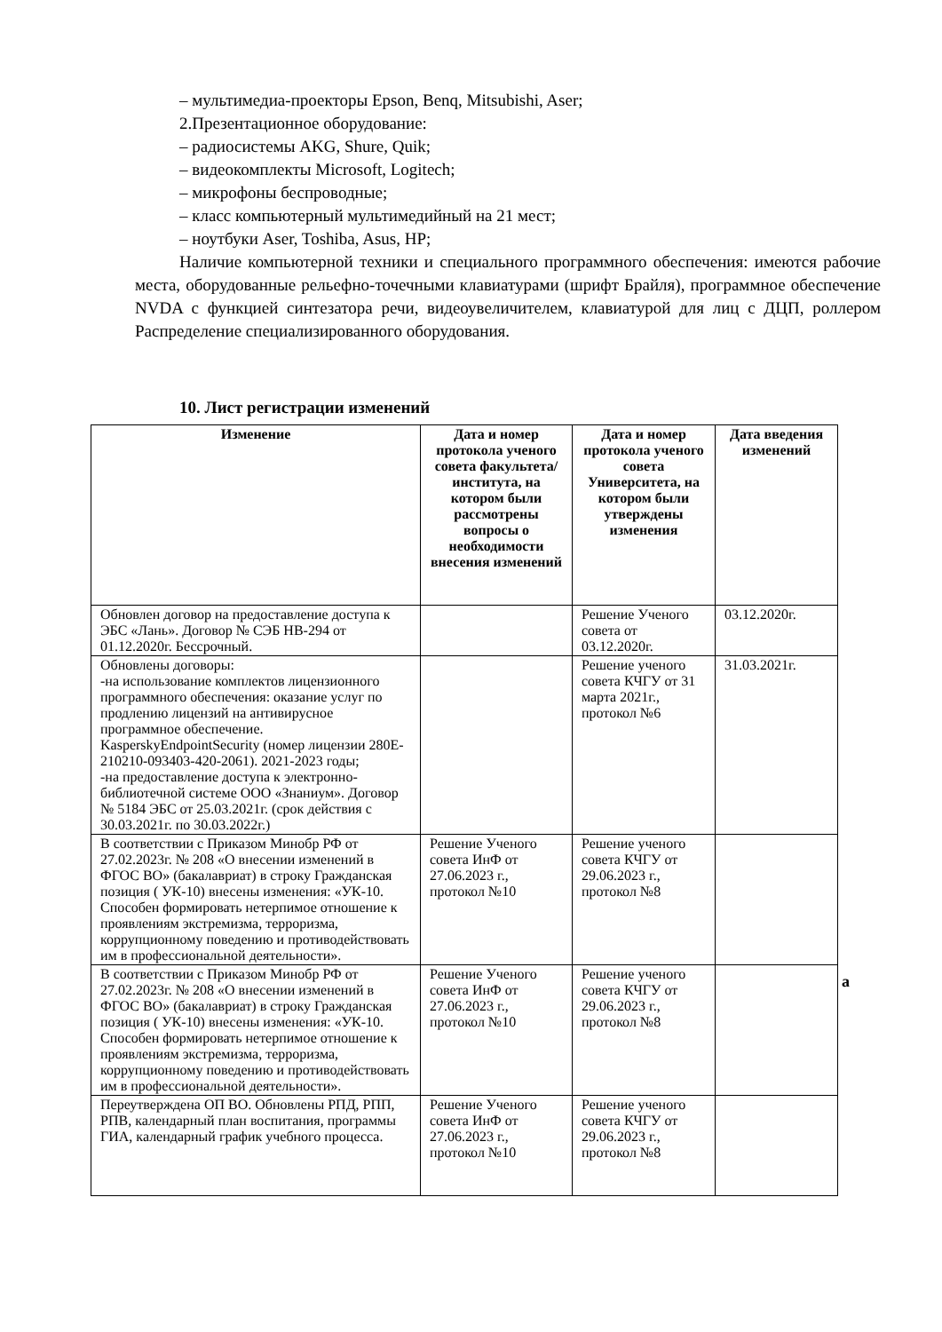– мультимедиа-проекторы Epson, Benq, Mitsubishi, Aser;
2.Презентационное оборудование:
– радиосистемы AKG, Shure, Quik;
– видеокомплекты Microsoft, Logitech;
– микрофоны беспроводные;
– класс компьютерный мультимедийный на 21 мест;
– ноутбуки Aser, Toshiba, Asus, HP;
Наличие компьютерной техники и специального программного обеспечения: имеются рабочие места, оборудованные рельефно-точечными клавиатурами (шрифт Брайля), программное обеспечение NVDA с функцией синтезатора речи, видеоувеличителем, клавиатурой для лиц с ДЦП, роллером Распределение специализированного оборудования.
10. Лист регистрации изменений
| Изменение | Дата и номер протокола ученого совета факультета/ института, на котором были рассмотрены вопросы о необходимости внесения изменений | Дата и номер протокола ученого совета Университета, на котором были утверждены изменения | Дата введения изменений |
| --- | --- | --- | --- |
| Обновлен договор на предоставление доступа к ЭБС «Лань». Договор № СЭБ НВ-294 от 01.12.2020г. Бессрочный. | | Решение Ученого совета от 03.12.2020г. | 03.12.2020г. |
| Обновлены договоры: -на использование комплектов лицензионного программного обеспечения: оказание услуг по продлению лицензий на антивирусное программное обеспечение. KasperskyEndpointSecurity (номер лицензии 280E-210210-093403-420-2061). 2021-2023 годы; -на предоставление доступа к электронно-библиотечной системе ООО «Знаниум». Договор № 5184 ЭБС от 25.03.2021г. (срок действия с 30.03.2021г. по 30.03.2022г.) | | Решение ученого совета КЧГУ от 31 марта 2021г., протокол №6 | 31.03.2021г. |
| В соответствии с Приказом Минобр РФ от 27.02.2023г. № 208 «О внесении изменений в ФГОС ВО» (бакалавриат) в строку Гражданская позиция ( УК-10) внесены изменения: «УК-10. Способен формировать нетерпимое отношение к проявлениям экстремизма, терроризма, коррупционному поведению и противодействовать им в профессиональной деятельности». | Решение Ученого совета ИнФ от 27.06.2023 г., протокол №10 | Решение ученого совета КЧГУ от 29.06.2023 г., протокол №8 | |
| В соответствии с Приказом Минобр РФ от 27.02.2023г. № 208 «О внесении изменений в ФГОС ВО» (бакалавриат) в строку Гражданская позиция ( УК-10) внесены изменения: «УК-10. Способен формировать нетерпимое отношение к проявлениям экстремизма, терроризма, коррупционному поведению и противодействовать им в профессиональной деятельности». | Решение Ученого совета ИнФ от 27.06.2023 г., протокол №10 | Решение ученого совета КЧГУ от 29.06.2023 г., протокол №8 | |
| Переутверждена ОП ВО. Обновлены РПД, РПП, РПВ, календарный план воспитания, программы ГИА, календарный график учебного процесса. | Решение Ученого совета ИнФ от 27.06.2023 г., протокол №10 | Решение ученого совета КЧГУ от 29.06.2023 г., протокол №8 | |
а